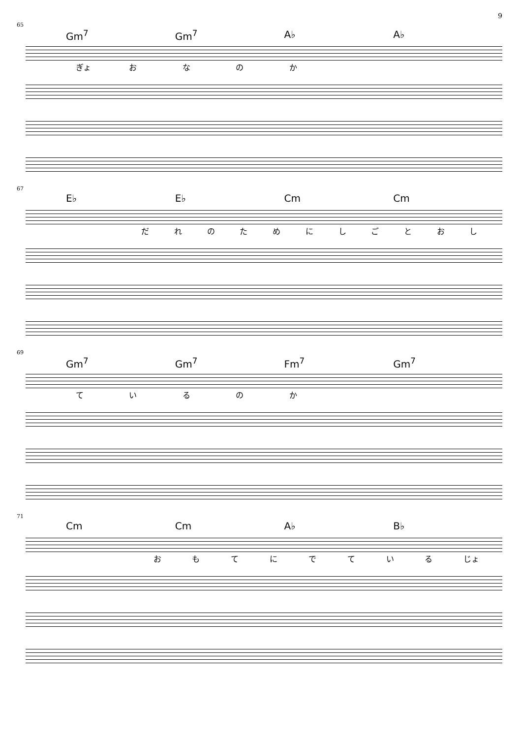9
65
Gm<sup>7</sup> Gm<sup>7</sup> A♭ A♭
ぎょ おなのか
67
E♭ E♭ Cm Cm
だれのためにしごとおし
69
Gm<sup>7</sup> Gm<sup>7</sup> Fm<sup>7</sup> Gm<sup>7</sup>
ているのか
71
Cm Cm A♭ B♭
おもてにでている じょ